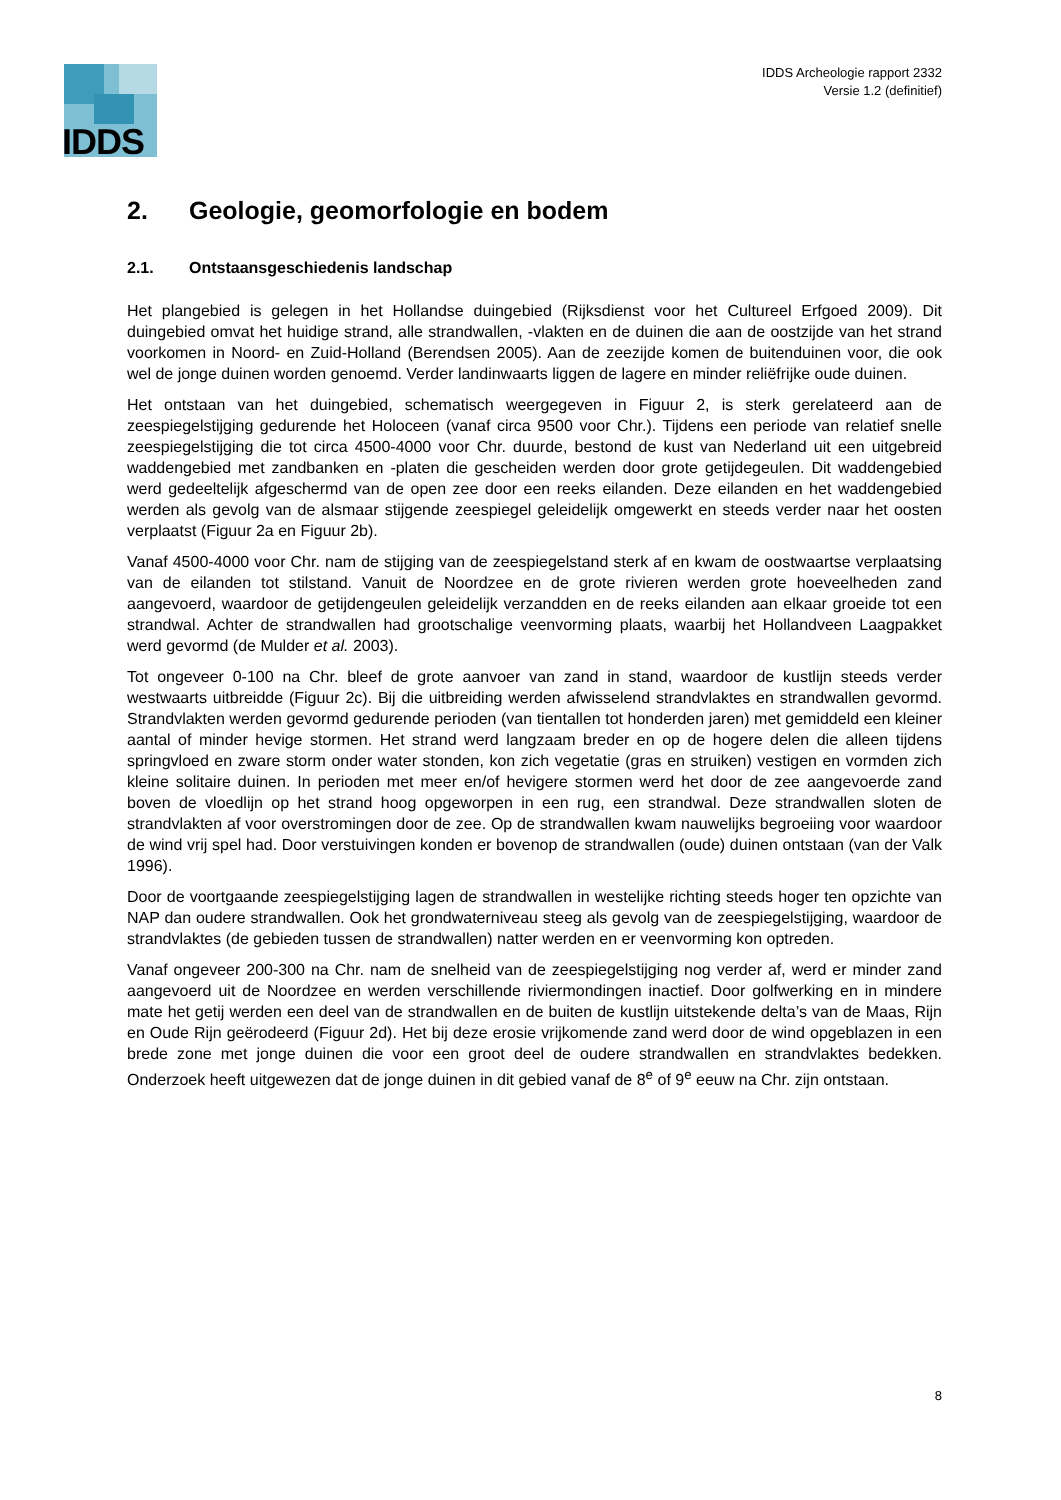IDDS
IDDS Archeologie rapport 2332
Versie 1.2 (definitief)
2. Geologie, geomorfologie en bodem
2.1. Ontstaansgeschiedenis landschap
Het plangebied is gelegen in het Hollandse duingebied (Rijksdienst voor het Cultureel Erfgoed 2009). Dit duingebied omvat het huidige strand, alle strandwallen, -vlakten en de duinen die aan de oostzijde van het strand voorkomen in Noord- en Zuid-Holland (Berendsen 2005). Aan de zeezijde komen de buitenduinen voor, die ook wel de jonge duinen worden genoemd. Verder landinwaarts liggen de lagere en minder reliëfrijke oude duinen.
Het ontstaan van het duingebied, schematisch weergegeven in Figuur 2, is sterk gerelateerd aan de zeespiegelstijging gedurende het Holoceen (vanaf circa 9500 voor Chr.). Tijdens een periode van relatief snelle zeespiegelstijging die tot circa 4500-4000 voor Chr. duurde, bestond de kust van Nederland uit een uitgebreid waddengebied met zandbanken en -platen die gescheiden werden door grote getijdegeulen. Dit waddengebied werd gedeeltelijk afgeschermd van de open zee door een reeks eilanden. Deze eilanden en het waddengebied werden als gevolg van de alsmaar stijgende zeespiegel geleidelijk omgewerkt en steeds verder naar het oosten verplaatst (Figuur 2a en Figuur 2b).
Vanaf 4500-4000 voor Chr. nam de stijging van de zeespiegelstand sterk af en kwam de oostwaartse verplaatsing van de eilanden tot stilstand. Vanuit de Noordzee en de grote rivieren werden grote hoeveelheden zand aangevoerd, waardoor de getijdengeulen geleidelijk verzandden en de reeks eilanden aan elkaar groeide tot een strandwal. Achter de strandwallen had grootschalige veenvorming plaats, waarbij het Hollandveen Laagpakket werd gevormd (de Mulder et al. 2003).
Tot ongeveer 0-100 na Chr. bleef de grote aanvoer van zand in stand, waardoor de kustlijn steeds verder westwaarts uitbreidde (Figuur 2c). Bij die uitbreiding werden afwisselend strandvlaktes en strandwallen gevormd. Strandvlakten werden gevormd gedurende perioden (van tientallen tot honderden jaren) met gemiddeld een kleiner aantal of minder hevige stormen. Het strand werd langzaam breder en op de hogere delen die alleen tijdens springvloed en zware storm onder water stonden, kon zich vegetatie (gras en struiken) vestigen en vormden zich kleine solitaire duinen. In perioden met meer en/of hevigere stormen werd het door de zee aangevoerde zand boven de vloedlijn op het strand hoog opgeworpen in een rug, een strandwal. Deze strandwallen sloten de strandvlakten af voor overstromingen door de zee. Op de strandwallen kwam nauwelijks begroeiing voor waardoor de wind vrij spel had. Door verstuivingen konden er bovenop de strandwallen (oude) duinen ontstaan (van der Valk 1996).
Door de voortgaande zeespiegelstijging lagen de strandwallen in westelijke richting steeds hoger ten opzichte van NAP dan oudere strandwallen. Ook het grondwaterniveau steeg als gevolg van de zeespiegelstijging, waardoor de strandvlaktes (de gebieden tussen de strandwallen) natter werden en er veenvorming kon optreden.
Vanaf ongeveer 200-300 na Chr. nam de snelheid van de zeespiegelstijging nog verder af, werd er minder zand aangevoerd uit de Noordzee en werden verschillende riviermondingen inactief. Door golfwerking en in mindere mate het getij werden een deel van de strandwallen en de buiten de kustlijn uitstekende delta’s van de Maas, Rijn en Oude Rijn geërodeerd (Figuur 2d). Het bij deze erosie vrijkomende zand werd door de wind opgeblazen in een brede zone met jonge duinen die voor een groot deel de oudere strandwallen en strandvlaktes bedekken. Onderzoek heeft uitgewezen dat de jonge duinen in dit gebied vanaf de 8<sup>e</sup> of 9<sup>e</sup> eeuw na Chr. zijn ontstaan.
8